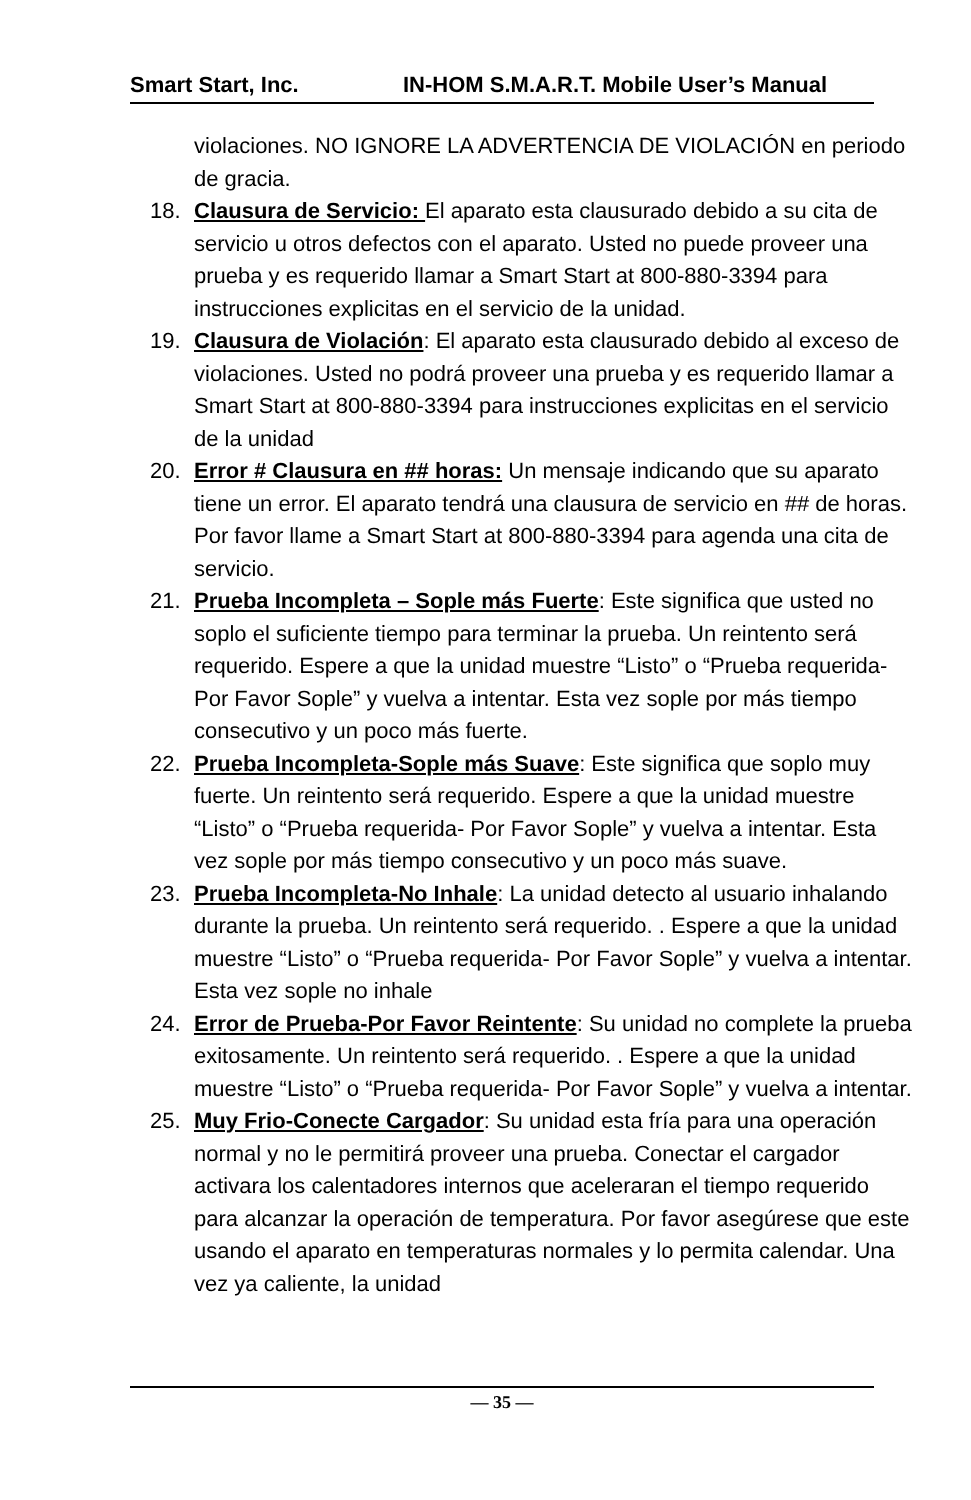Smart Start, Inc. IN-HOM S.M.A.R.T. Mobile User’s Manual
violaciones. NO IGNORE LA ADVERTENCIA DE VIOLACIÓN en periodo de gracia.
18. Clausura de Servicio: El aparato esta clausurado debido a su cita de servicio u otros defectos con el aparato. Usted no puede proveer una prueba y es requerido llamar a Smart Start at 800-880-3394 para instrucciones explicitas en el servicio de la unidad.
19. Clausura de Violación: El aparato esta clausurado debido al exceso de violaciones. Usted no podrá proveer una prueba y es requerido llamar a Smart Start at 800-880-3394 para instrucciones explicitas en el servicio de la unidad
20. Error # Clausura en ## horas: Un mensaje indicando que su aparato tiene un error. El aparato tendrá una clausura de servicio en ## de horas. Por favor llame a Smart Start at 800-880-3394 para agenda una cita de servicio.
21. Prueba Incompleta – Sople más Fuerte: Este significa que usted no soplo el suficiente tiempo para terminar la prueba. Un reintento será requerido. Espere a que la unidad muestre “Listo” o “Prueba requerida- Por Favor Sople” y vuelva a intentar. Esta vez sople por más tiempo consecutivo y un poco más fuerte.
22. Prueba Incompleta-Sople más Suave: Este significa que soplo muy fuerte. Un reintento será requerido. Espere a que la unidad muestre “Listo” o “Prueba requerida- Por Favor Sople” y vuelva a intentar. Esta vez sople por más tiempo consecutivo y un poco más suave.
23. Prueba Incompleta-No Inhale: La unidad detecto al usuario inhalando durante la prueba. Un reintento será requerido. . Espere a que la unidad muestre “Listo” o “Prueba requerida- Por Favor Sople” y vuelva a intentar. Esta vez sople no inhale
24. Error de Prueba-Por Favor Reintente: Su unidad no complete la prueba exitosamente. Un reintento será requerido. . Espere a que la unidad muestre “Listo” o “Prueba requerida- Por Favor Sople” y vuelva a intentar.
25. Muy Frio-Conecte Cargador: Su unidad esta fría para una operación normal y no le permitirá proveer una prueba. Conectar el cargador activara los calentadores internos que aceleraran el tiempo requerido para alcanzar la operación de temperatura. Por favor asegúrese que este usando el aparato en temperaturas normales y lo permita calendar. Una vez ya caliente, la unidad
— 35 —